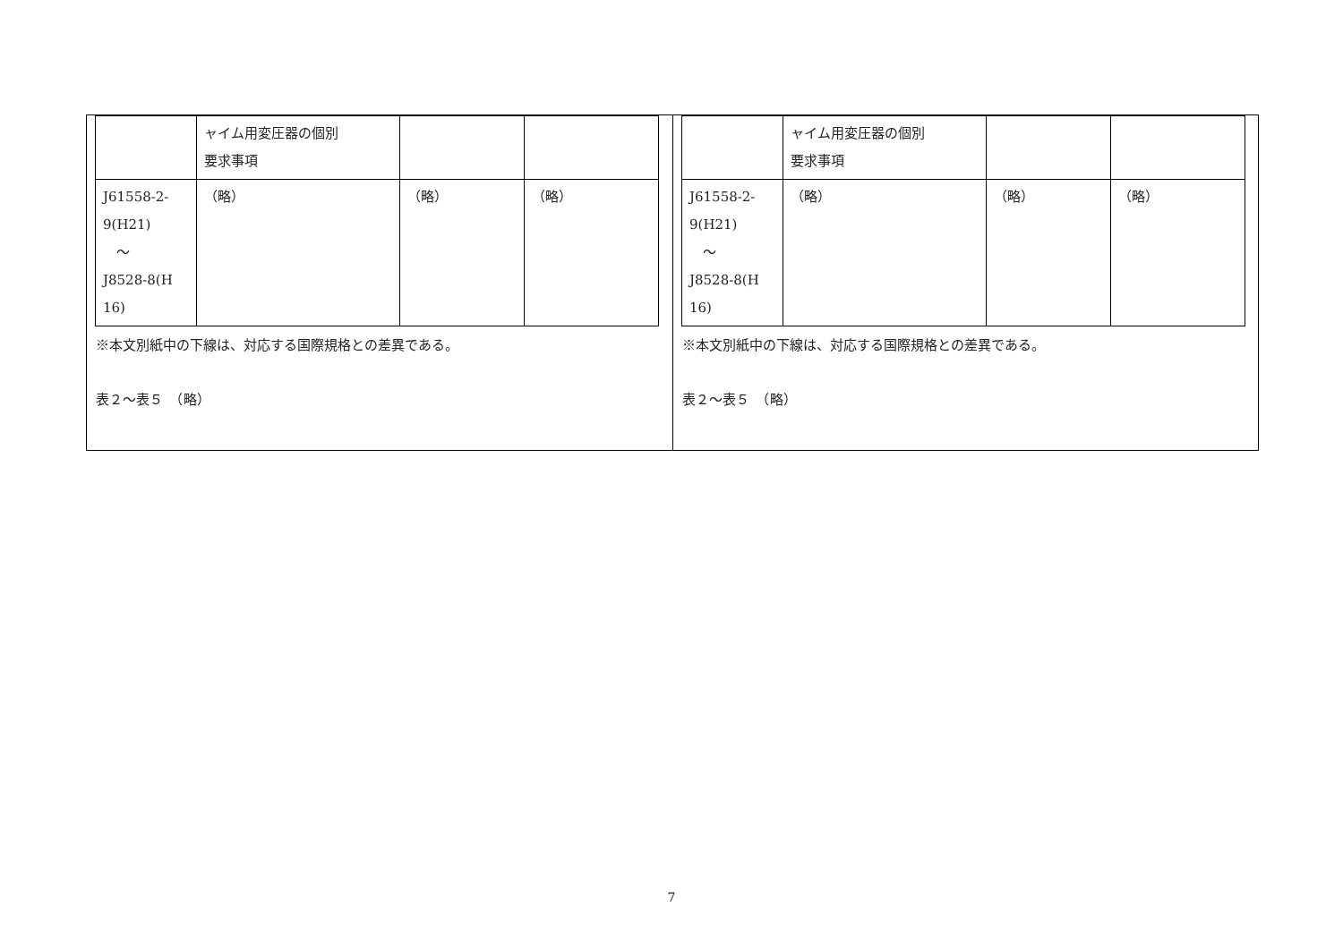| | ャイム用変圧器の個別 要求事項 | | |
| J61558-2- 9(H21) ～ J8528-8(H 16) | （略） | （略） | （略） |
※本文別紙中の下線は、対応する国際規格との差異である。
表２～表５　（略）
| | ャイム用変圧器の個別 要求事項 | | |
| J61558-2- 9(H21) ～ J8528-8(H 16) | （略） | （略） | （略） |
※本文別紙中の下線は、対応する国際規格との差異である。
表２～表５　（略）
7